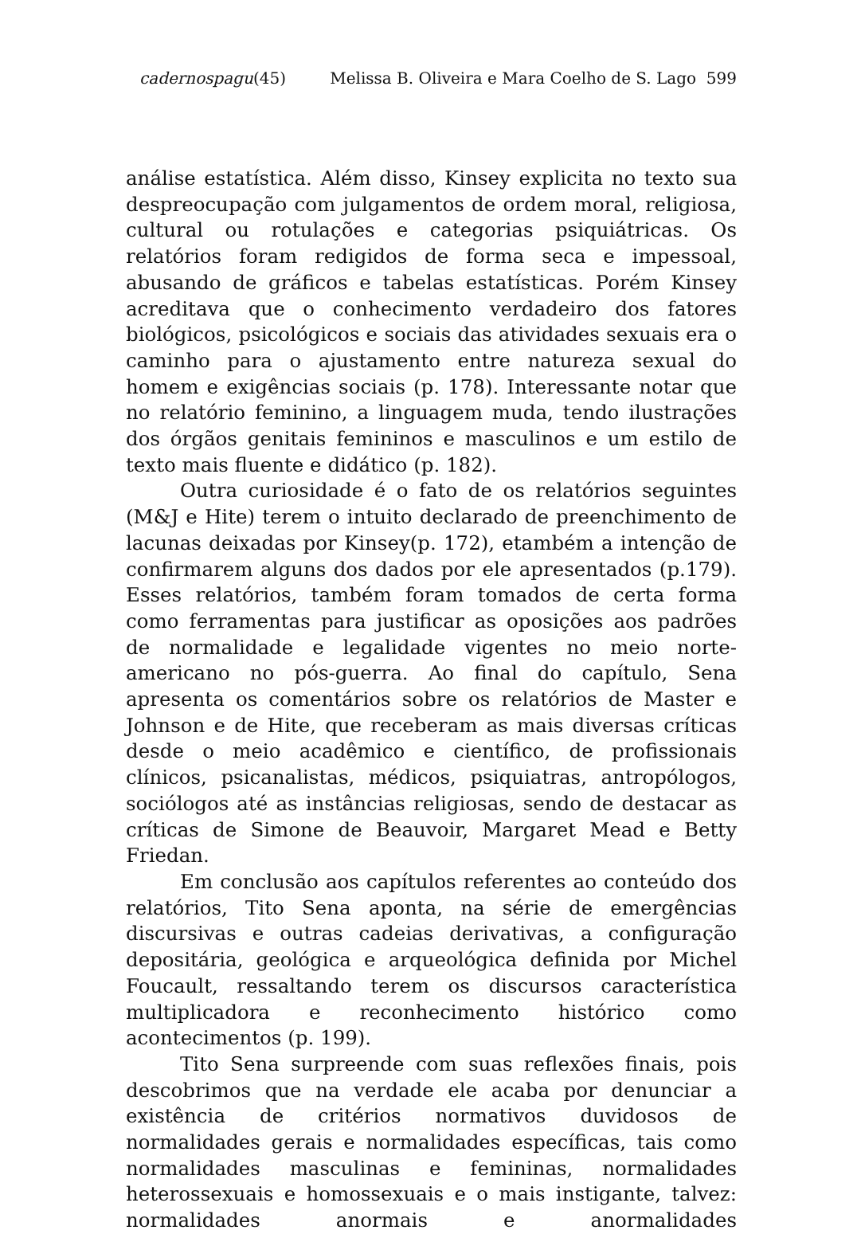cadernospagu(45) Melissa B. Oliveira e Mara Coelho de S. Lago 599
análise estatística. Além disso, Kinsey explicita no texto sua despreocupação com julgamentos de ordem moral, religiosa, cultural ou rotulações e categorias psiquiátricas. Os relatórios foram redigidos de forma seca e impessoal, abusando de gráficos e tabelas estatísticas. Porém Kinsey acreditava que o conhecimento verdadeiro dos fatores biológicos, psicológicos e sociais das atividades sexuais era o caminho para o ajustamento entre natureza sexual do homem e exigências sociais (p. 178). Interessante notar que no relatório feminino, a linguagem muda, tendo ilustrações dos órgãos genitais femininos e masculinos e um estilo de texto mais fluente e didático (p. 182).
Outra curiosidade é o fato de os relatórios seguintes (M&J e Hite) terem o intuito declarado de preenchimento de lacunas deixadas por Kinsey(p. 172), etambém a intenção de confirmarem alguns dos dados por ele apresentados (p.179). Esses relatórios, também foram tomados de certa forma como ferramentas para justificar as oposições aos padrões de normalidade e legalidade vigentes no meio norte-americano no pós-guerra. Ao final do capítulo, Sena apresenta os comentários sobre os relatórios de Master e Johnson e de Hite, que receberam as mais diversas críticas desde o meio acadêmico e científico, de profissionais clínicos, psicanalistas, médicos, psiquiatras, antropólogos, sociólogos até as instâncias religiosas, sendo de destacar as críticas de Simone de Beauvoir, Margaret Mead e Betty Friedan.
Em conclusão aos capítulos referentes ao conteúdo dos relatórios, Tito Sena aponta, na série de emergências discursivas e outras cadeias derivativas, a configuração depositária, geológica e arqueológica definida por Michel Foucault, ressaltando terem os discursos característica multiplicadora e reconhecimento histórico como acontecimentos (p. 199).
Tito Sena surpreende com suas reflexões finais, pois descobrimos que na verdade ele acaba por denunciar a existência de critérios normativos duvidosos de normalidades gerais e normalidades específicas, tais como normalidades masculinas e femininas, normalidades heterossexuais e homossexuais e o mais instigante, talvez: normalidades anormais e anormalidades